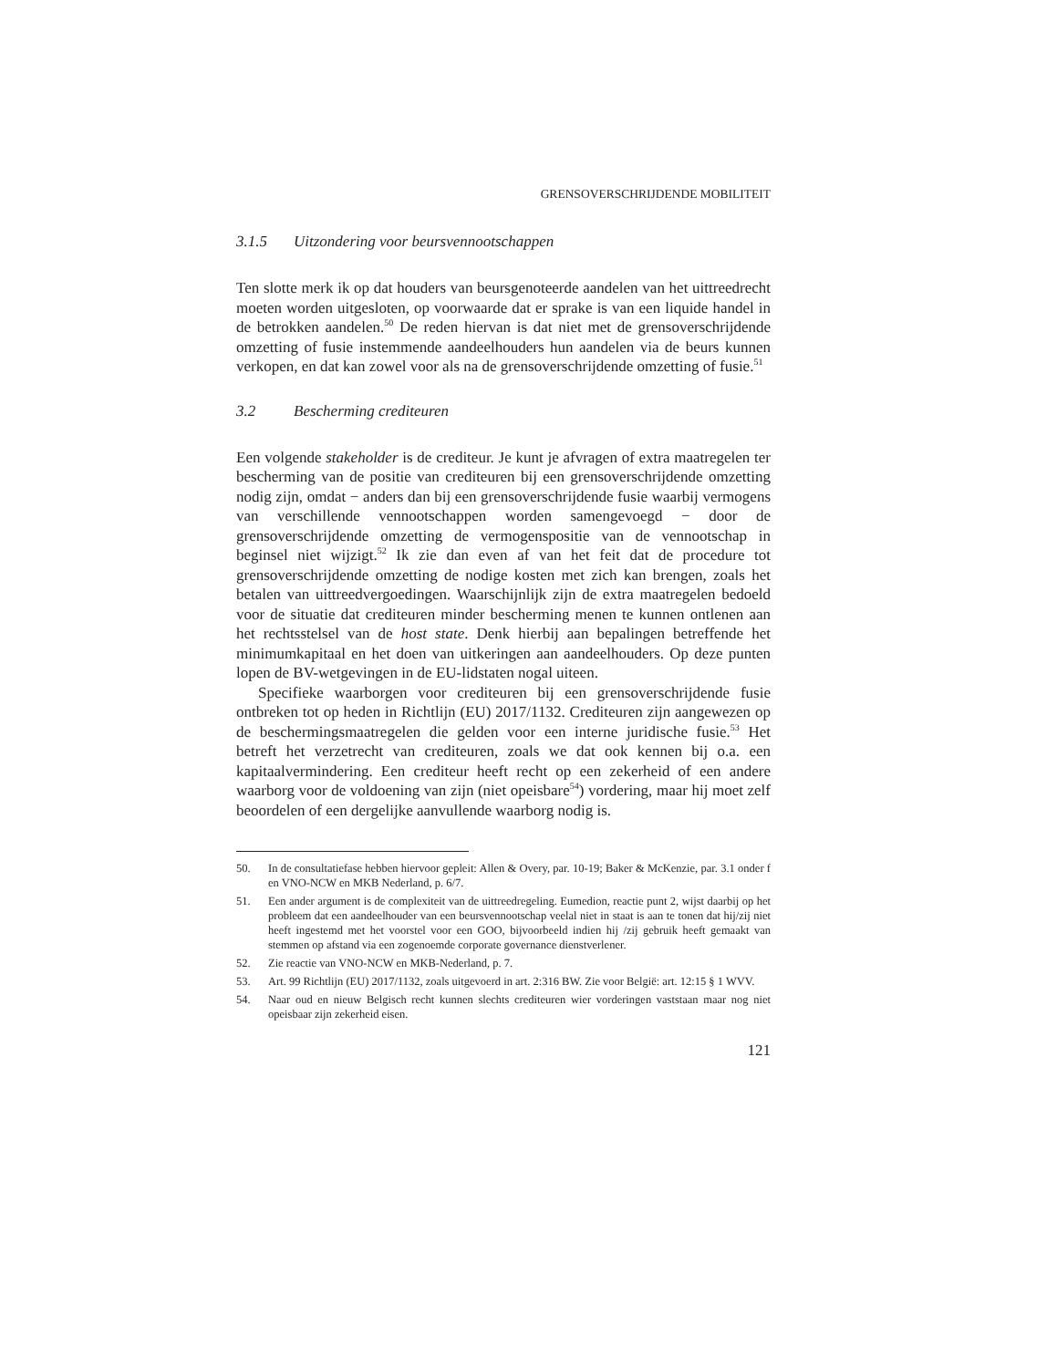GRENSOVERSCHRIJDENDE MOBILITEIT
3.1.5 Uitzondering voor beursvennootschappen
Ten slotte merk ik op dat houders van beursgenoteerde aandelen van het uittreedrecht moeten worden uitgesloten, op voorwaarde dat er sprake is van een liquide handel in de betrokken aandelen.<sup>50</sup> De reden hiervan is dat niet met de grensoverschrijdende omzetting of fusie instemmende aandeelhouders hun aandelen via de beurs kunnen verkopen, en dat kan zowel voor als na de grensoverschrijdende omzetting of fusie.<sup>51</sup>
3.2 Bescherming crediteuren
Een volgende stakeholder is de crediteur. Je kunt je afvragen of extra maatregelen ter bescherming van de positie van crediteuren bij een grensoverschrijdende omzetting nodig zijn, omdat − anders dan bij een grensoverschrijdende fusie waarbij vermogens van verschillende vennootschappen worden samengevoegd − door de grensoverschrijdende omzetting de vermogenspositie van de vennootschap in beginsel niet wijzigt.<sup>52</sup> Ik zie dan even af van het feit dat de procedure tot grensoverschrijdende omzetting de nodige kosten met zich kan brengen, zoals het betalen van uittreedvergoedingen. Waarschijnlijk zijn de extra maatregelen bedoeld voor de situatie dat crediteuren minder bescherming menen te kunnen ontlenen aan het rechtsstelsel van de host state. Denk hierbij aan bepalingen betreffende het minimumkapitaal en het doen van uitkeringen aan aandeelhouders. Op deze punten lopen de BV-wetgevingen in de EU-lidstaten nogal uiteen.
Specifieke waarborgen voor crediteuren bij een grensoverschrijdende fusie ontbreken tot op heden in Richtlijn (EU) 2017/1132. Crediteuren zijn aangewezen op de beschermingsmaatregelen die gelden voor een interne juridische fusie.<sup>53</sup> Het betreft het verzetrecht van crediteuren, zoals we dat ook kennen bij o.a. een kapitaalvermindering. Een crediteur heeft recht op een zekerheid of een andere waarborg voor de voldoening van zijn (niet opeisbare<sup>54</sup>) vordering, maar hij moet zelf beoordelen of een dergelijke aanvullende waarborg nodig is.
50. In de consultatiefase hebben hiervoor gepleit: Allen & Overy, par. 10-19; Baker & McKenzie, par. 3.1 onder f en VNO-NCW en MKB Nederland, p. 6/7.
51. Een ander argument is de complexiteit van de uittreedregeling. Eumedion, reactie punt 2, wijst daarbij op het probleem dat een aandeelhouder van een beursvennootschap veelal niet in staat is aan te tonen dat hij/zij niet heeft ingestemd met het voorstel voor een GOO, bijvoorbeeld indien hij /zij gebruik heeft gemaakt van stemmen op afstand via een zogenoemde corporate governance dienstverlener.
52. Zie reactie van VNO-NCW en MKB-Nederland, p. 7.
53. Art. 99 Richtlijn (EU) 2017/1132, zoals uitgevoerd in art. 2:316 BW. Zie voor België: art. 12:15 § 1 WVV.
54. Naar oud en nieuw Belgisch recht kunnen slechts crediteuren wier vorderingen vaststaan maar nog niet opeisbaar zijn zekerheid eisen.
121